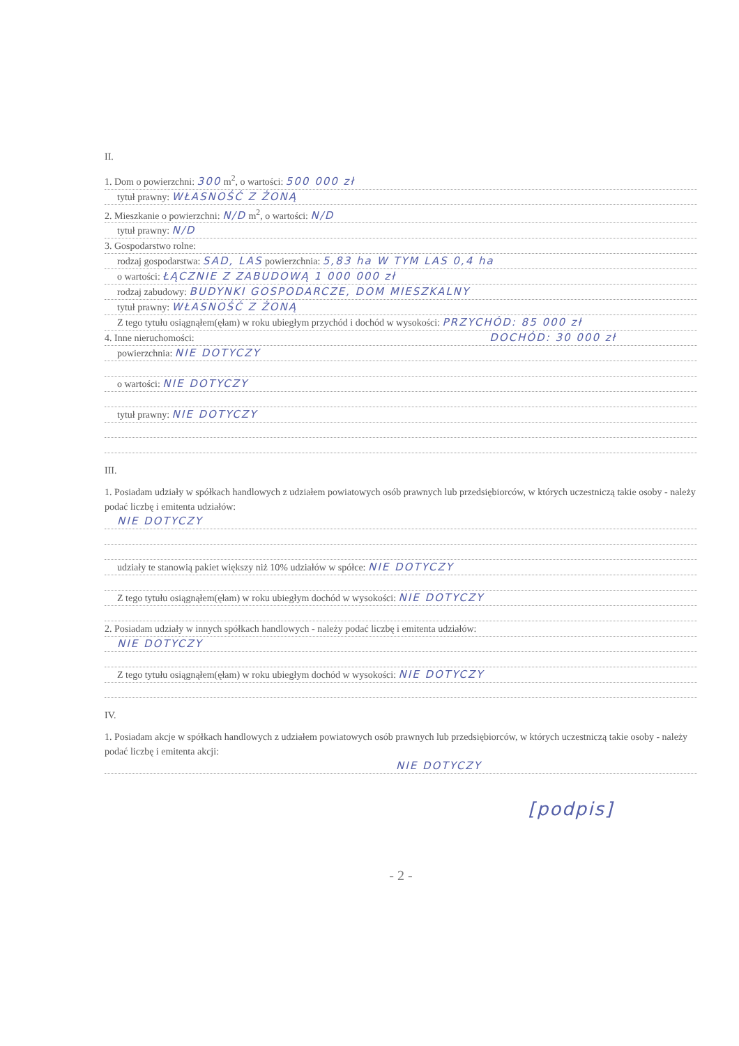II.
1. Dom o powierzchni: 300 m<sup>2</sup>, o wartości: 500 000 zł
tytuł prawny: WŁASNOŚĆ Z ŻONĄ
2. Mieszkanie o powierzchni: N/D m<sup>2</sup>, o wartości: N/D
tytuł prawny: N/D
3. Gospodarstwo rolne:
rodzaj gospodarstwa: SAD, LAS powierzchnia: 5,83 ha W TYM LAS 0,4 ha
o wartości: ŁĄCZNIE Z ZABUDOWĄ 1 000 000 zł
rodzaj zabudowy: BUDYNKI GOSPODARCZE, DOM MIESZKALNY
tytuł prawny: WŁASNOŚĆ Z ŻONĄ
Z tego tytułu osiągnąłem(ęłam) w roku ubiegłym przychód i dochód w wysokości: PRZYCHÓD: 85 000 zł
4. Inne nieruchomości: DOCHÓD: 30 000 zł
powierzchnia: NIE DOTYCZY
o wartości: NIE DOTYCZY
tytuł prawny: NIE DOTYCZY
III.
1. Posiadam udziały w spółkach handlowych z udziałem powiatowych osób prawnych lub przedsiębiorców, w których uczestniczą takie osoby - należy podać liczbę i emitenta udziałów:
NIE DOTYCZY
udziały te stanowią pakiet większy niż 10% udziałów w spółce: NIE DOTYCZY
Z tego tytułu osiągnąłem(ęłam) w roku ubiegłym dochód w wysokości: NIE DOTYCZY
2. Posiadam udziały w innych spółkach handlowych - należy podać liczbę i emitenta udziałów:
NIE DOTYCZY
Z tego tytułu osiągnąłem(ęłam) w roku ubiegłym dochód w wysokości: NIE DOTYCZY
IV.
1. Posiadam akcje w spółkach handlowych z udziałem powiatowych osób prawnych lub przedsiębiorców, w których uczestniczą takie osoby - należy podać liczbę i emitenta akcji:
NIE DOTYCZY
[podpis]
- 2 -